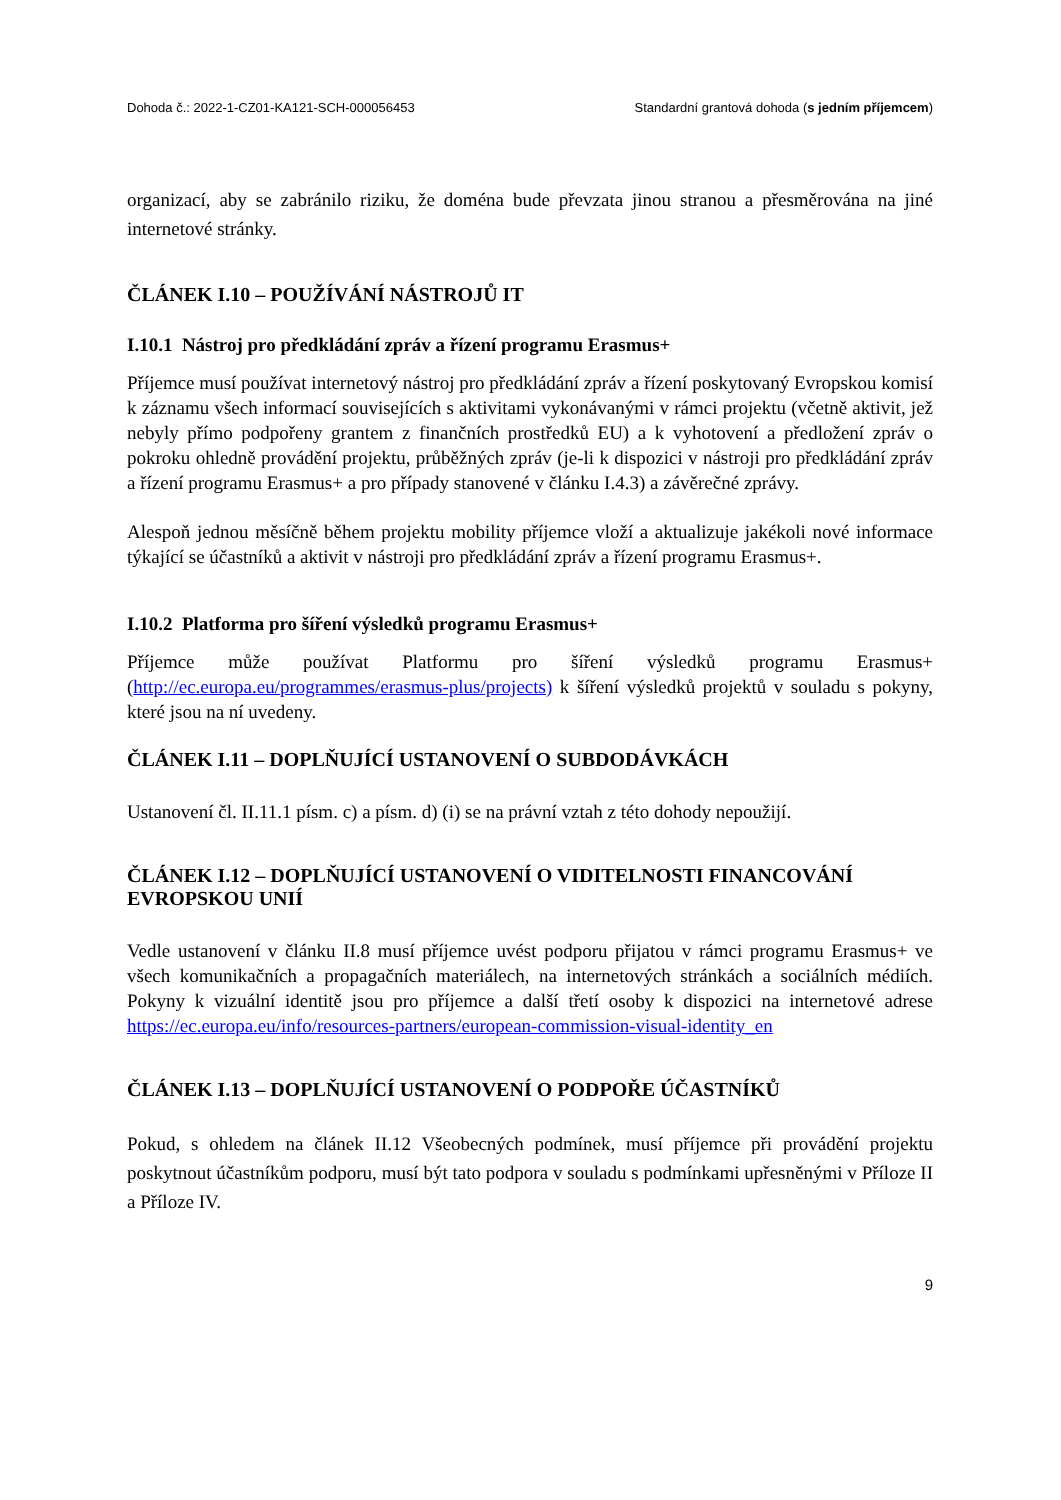Dohoda č.: 2022-1-CZ01-KA121-SCH-000056453 Standardní grantová dohoda (s jedním příjemcem)
organizací, aby se zabránilo riziku, že doména bude převzata jinou stranou a přesměrována na jiné internetové stránky.
ČLÁNEK I.10 – POUŽÍVÁNÍ NÁSTROJŮ IT
I.10.1 Nástroj pro předkládání zpráv a řízení programu Erasmus+
Příjemce musí používat internetový nástroj pro předkládání zpráv a řízení poskytovaný Evropskou komisí k záznamu všech informací souvisejících s aktivitami vykonávanými v rámci projektu (včetně aktivit, jež nebyly přímo podpořeny grantem z finančních prostředků EU) a k vyhotovení a předložení zpráv o pokroku ohledně provádění projektu, průběžných zpráv (je-li k dispozici v nástroji pro předkládání zpráv a řízení programu Erasmus+ a pro případy stanovené v článku I.4.3) a závěrečné zprávy.
Alespoň jednou měsíčně během projektu mobility příjemce vloží a aktualizuje jakékoli nové informace týkající se účastníků a aktivit v nástroji pro předkládání zpráv a řízení programu Erasmus+.
I.10.2 Platforma pro šíření výsledků programu Erasmus+
Příjemce může používat Platformu pro šíření výsledků programu Erasmus+ (http://ec.europa.eu/programmes/erasmus-plus/projects) k šíření výsledků projektů v souladu s pokyny, které jsou na ní uvedeny.
ČLÁNEK I.11 – DOPLŇUJÍCÍ USTANOVENÍ O SUBDODÁVKÁCH
Ustanovení čl. II.11.1 písm. c) a písm. d) (i) se na právní vztah z této dohody nepoužijí.
ČLÁNEK I.12 – DOPLŇUJÍCÍ USTANOVENÍ O VIDITELNOSTI FINANCOVÁNÍ EVROPSKOU UNIÍ
Vedle ustanovení v článku II.8 musí příjemce uvést podporu přijatou v rámci programu Erasmus+ ve všech komunikačních a propagačních materiálech, na internetových stránkách a sociálních médiích. Pokyny k vizuální identitě jsou pro příjemce a další třetí osoby k dispozici na internetové adrese https://ec.europa.eu/info/resources-partners/european-commission-visual-identity_en
ČLÁNEK I.13 – DOPLŇUJÍCÍ USTANOVENÍ O PODPOŘE ÚČASTNÍKŮ
Pokud, s ohledem na článek II.12 Všeobecných podmínek, musí příjemce při provádění projektu poskytnout účastníkům podporu, musí být tato podpora v souladu s podmínkami upřesněnými v Příloze II a Příloze IV.
9